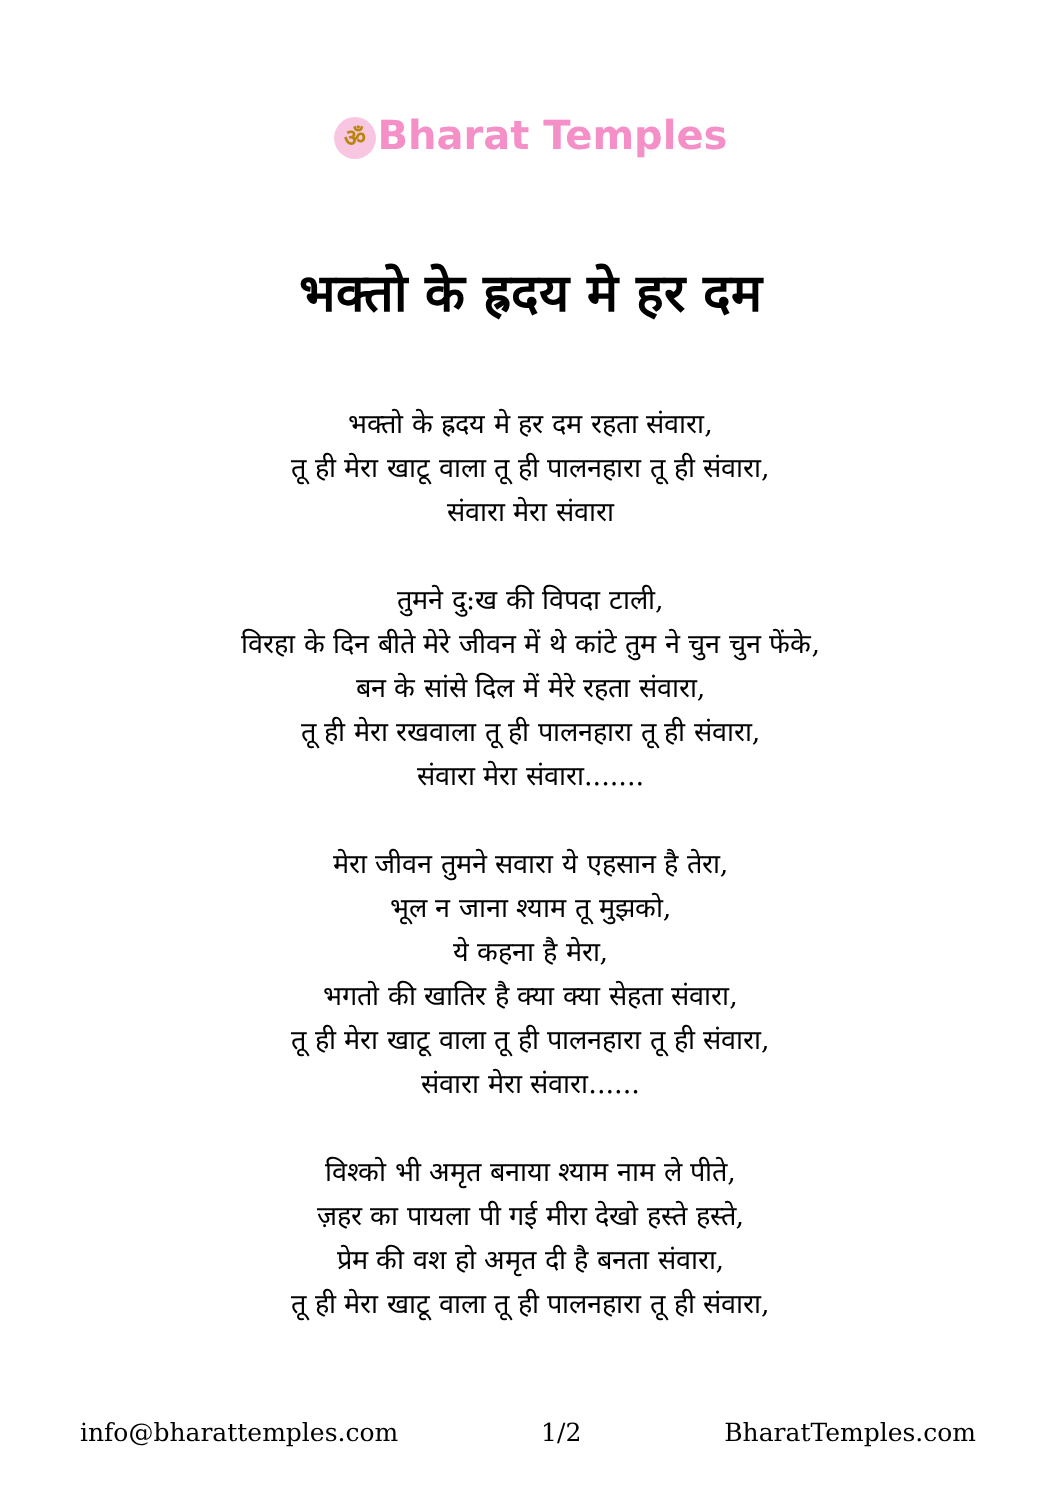ॐ Bharat Temples
भक्तो के ह्रदय मे हर दम
भक्तो के ह्रदय मे हर दम रहता संवारा,
तू ही मेरा खाटू वाला तू ही पालनहारा तू ही संवारा,
संवारा मेरा संवारा
तुमने दु:ख की विपदा टाली,
विरहा के दिन बीते मेरे जीवन में थे कांटे तुम ने चुन चुन फेंके,
बन के सांसे दिल में मेरे रहता संवारा,
तू ही मेरा रखवाला तू ही पालनहारा तू ही संवारा,
संवारा मेरा संवारा.......
मेरा जीवन तुमने सवारा ये एहसान है तेरा,
भूल न जाना श्याम तू मुझको,
ये कहना है मेरा,
भगतो की खातिर है क्या क्या सेहता संवारा,
तू ही मेरा खाटू वाला तू ही पालनहारा तू ही संवारा,
संवारा मेरा संवारा......
विश्को भी अमृत बनाया श्याम नाम ले पीते,
ज़हर का पायला पी गई मीरा देखो हस्ते हस्ते,
प्रेम की वश हो अमृत दी है बनता संवारा,
तू ही मेरा खाटू वाला तू ही पालनहारा तू ही संवारा,
info@bharattemples.com 1/2 BharatTemples.com